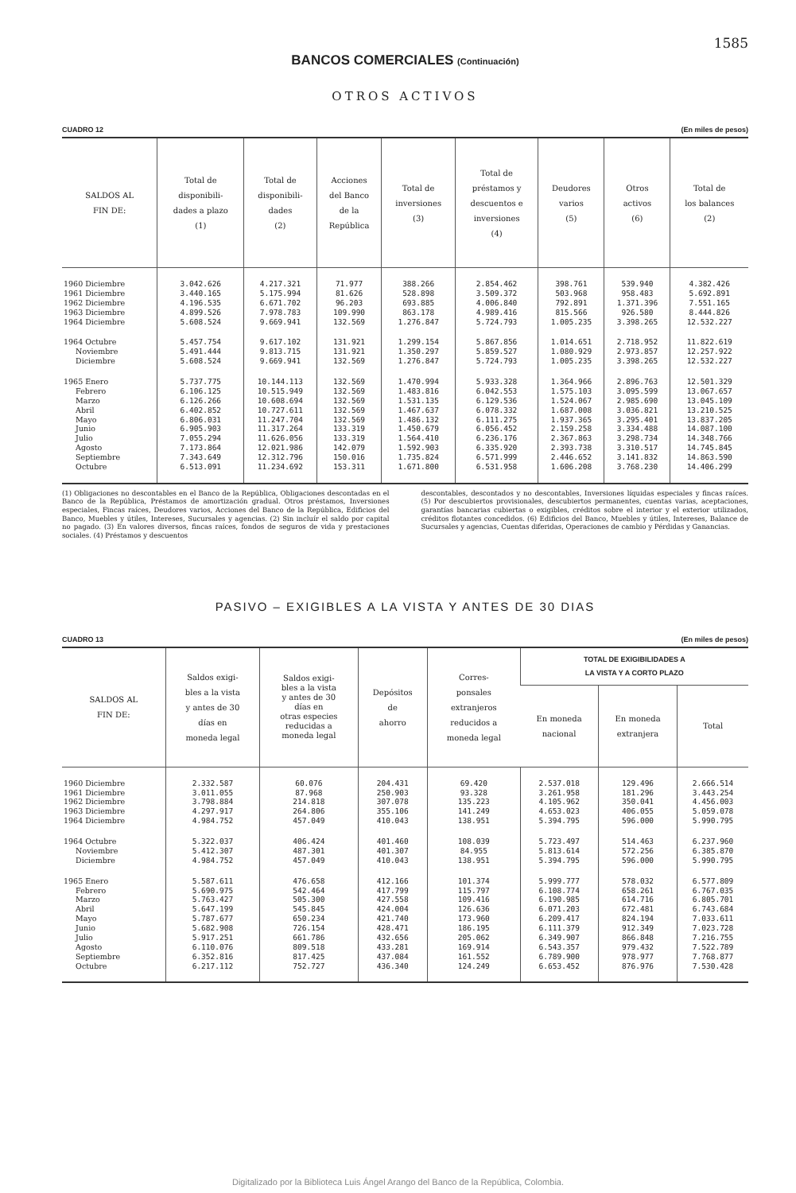1585
BANCOS COMERCIALES (Continuación)
OTROS ACTIVOS
CUADRO 12 (En miles de pesos)
| SALDOS AL FIN DE: | Total de disponibili- dades a plazo (1) | Total de disponibili- dades (2) | Acciones del Banco de la República | Total de inversiones (3) | Total de préstamos y descuentos e inversiones (4) | Deudores varios (5) | Otros activos (6) | Total de los balances (2) |
| --- | --- | --- | --- | --- | --- | --- | --- | --- |
| 1960 Diciembre | 3.042.626 | 4.217.321 | 71.977 | 388.266 | 2.854.462 | 398.761 | 539.940 | 4.382.426 |
| 1961 Diciembre | 3.440.165 | 5.175.994 | 81.626 | 528.898 | 3.509.372 | 503.968 | 958.483 | 5.692.891 |
| 1962 Diciembre | 4.196.535 | 6.671.702 | 96.203 | 693.885 | 4.006.840 | 792.891 | 1.371.396 | 7.551.165 |
| 1963 Diciembre | 4.899.526 | 7.978.783 | 109.990 | 863.178 | 4.989.416 | 815.566 | 926.580 | 8.444.826 |
| 1964 Diciembre | 5.608.524 | 9.669.941 | 132.569 | 1.276.847 | 5.724.793 | 1.005.235 | 3.398.265 | 12.532.227 |
| 1964 Octubre | 5.457.754 | 9.617.102 | 131.921 | 1.299.154 | 5.867.856 | 1.014.651 | 2.718.952 | 11.822.619 |
| Noviembre | 5.491.444 | 9.813.715 | 131.921 | 1.350.297 | 5.859.527 | 1.080.929 | 2.973.857 | 12.257.922 |
| Diciembre | 5.608.524 | 9.669.941 | 132.569 | 1.276.847 | 5.724.793 | 1.005.235 | 3.398.265 | 12.532.227 |
| 1965 Enero | 5.737.775 | 10.144.113 | 132.569 | 1.470.994 | 5.933.328 | 1.364.966 | 2.896.763 | 12.501.329 |
| Febrero | 6.106.125 | 10.515.949 | 132.569 | 1.483.816 | 6.042.553 | 1.575.103 | 3.095.599 | 13.067.657 |
| Marzo | 6.126.266 | 10.608.694 | 132.569 | 1.531.135 | 6.129.536 | 1.524.067 | 2.985.690 | 13.045.109 |
| Abril | 6.402.852 | 10.727.611 | 132.569 | 1.467.637 | 6.078.332 | 1.687.008 | 3.036.821 | 13.210.525 |
| Mayo | 6.806.031 | 11.247.704 | 132.569 | 1.486.132 | 6.111.275 | 1.937.365 | 3.295.401 | 13.837.205 |
| Junio | 6.905.903 | 11.317.264 | 133.319 | 1.450.679 | 6.056.452 | 2.159.258 | 3.334.488 | 14.087.100 |
| Julio | 7.055.294 | 11.626.056 | 133.319 | 1.564.410 | 6.236.176 | 2.367.863 | 3.298.734 | 14.348.766 |
| Agosto | 7.173.864 | 12.021.986 | 142.079 | 1.592.903 | 6.335.920 | 2.393.738 | 3.310.517 | 14.745.845 |
| Septiembre | 7.343.649 | 12.312.796 | 150.016 | 1.735.824 | 6.571.999 | 2.446.652 | 3.141.832 | 14.863.590 |
| Octubre | 6.513.091 | 11.234.692 | 153.311 | 1.671.800 | 6.531.958 | 1.606.208 | 3.768.230 | 14.406.299 |
(1) Obligaciones no descontables en el Banco de la República, Obligaciones descontadas en el Banco de la República, Préstamos de amortización gradual. Otros préstamos, Inversiones especiales, Fincas raíces, Deudores varios, Acciones del Banco de la República, Edificios del Banco, Muebles y útiles, Intereses, Sucursales y agencias. (2) Sin incluír el saldo por capital no pagado. (3) En valores diversos, fincas raíces, fondos de seguros de vida y prestaciones sociales. (4) Préstamos y descuentos
descontables, descontados y no descontables, Inversiones líquidas especiales y fincas raíces. (5) Por descubiertos provisionales, descubiertos permanentes, cuentas varias, aceptaciones, garantías bancarias cubiertas o exigibles, créditos sobre el interior y el exterior utilizados, créditos flotantes concedidos. (6) Edificios del Banco, Muebles y útiles, Intereses, Balance de Sucursales y agencias, Cuentas diferidas, Operaciones de cambio y Pérdidas y Ganancias.
PASIVO – EXIGIBLES A LA VISTA Y ANTES DE 30 DIAS
CUADRO 13 (En miles de pesos)
| SALDOS AL FIN DE: | Saldos exigi- bles a la vista y antes de 30 días en moneda legal | Saldos exigi- bles a la vista y antes de 30 días en otras especies reducidas a moneda legal | Depósitos de ahorro | Corres- ponsales extranjeros reducidos a moneda legal | TOTAL DE EXIGIBILIDADES A LA VISTA Y A CORTO PLAZO | | |
| --- | --- | --- | --- | --- | --- | --- | --- |
| | | | | | En moneda nacional | En moneda extranjera | Total |
| 1960 Diciembre | 2.332.587 | 60.076 | 204.431 | 69.420 | 2.537.018 | 129.496 | 2.666.514 |
| 1961 Diciembre | 3.011.055 | 87.968 | 250.903 | 93.328 | 3.261.958 | 181.296 | 3.443.254 |
| 1962 Diciembre | 3.798.884 | 214.818 | 307.078 | 135.223 | 4.105.962 | 350.041 | 4.456.003 |
| 1963 Diciembre | 4.297.917 | 264.806 | 355.106 | 141.249 | 4.653.023 | 406.055 | 5.059.078 |
| 1964 Diciembre | 4.984.752 | 457.049 | 410.043 | 138.951 | 5.394.795 | 596.000 | 5.990.795 |
| 1964 Octubre | 5.322.037 | 406.424 | 401.460 | 108.039 | 5.723.497 | 514.463 | 6.237.960 |
| Noviembre | 5.412.307 | 487.301 | 401.307 | 84.955 | 5.813.614 | 572.256 | 6.385.870 |
| Diciembre | 4.984.752 | 457.049 | 410.043 | 138.951 | 5.394.795 | 596.000 | 5.990.795 |
| 1965 Enero | 5.587.611 | 476.658 | 412.166 | 101.374 | 5.999.777 | 578.032 | 6.577.809 |
| Febrero | 5.690.975 | 542.464 | 417.799 | 115.797 | 6.108.774 | 658.261 | 6.767.035 |
| Marzo | 5.763.427 | 505.300 | 427.558 | 109.416 | 6.190.985 | 614.716 | 6.805.701 |
| Abril | 5.647.199 | 545.845 | 424.004 | 126.636 | 6.071.203 | 672.481 | 6.743.684 |
| Mayo | 5.787.677 | 650.234 | 421.740 | 173.960 | 6.209.417 | 824.194 | 7.033.611 |
| Junio | 5.682.908 | 726.154 | 428.471 | 186.195 | 6.111.379 | 912.349 | 7.023.728 |
| Julio | 5.917.251 | 661.786 | 432.656 | 205.062 | 6.349.907 | 866.848 | 7.216.755 |
| Agosto | 6.110.076 | 809.518 | 433.281 | 169.914 | 6.543.357 | 979.432 | 7.522.789 |
| Septiembre | 6.352.816 | 817.425 | 437.084 | 161.552 | 6.789.900 | 978.977 | 7.768.877 |
| Octubre | 6.217.112 | 752.727 | 436.340 | 124.249 | 6.653.452 | 876.976 | 7.530.428 |
Digitalizado por la Biblioteca Luis Ángel Arango del Banco de la República, Colombia.